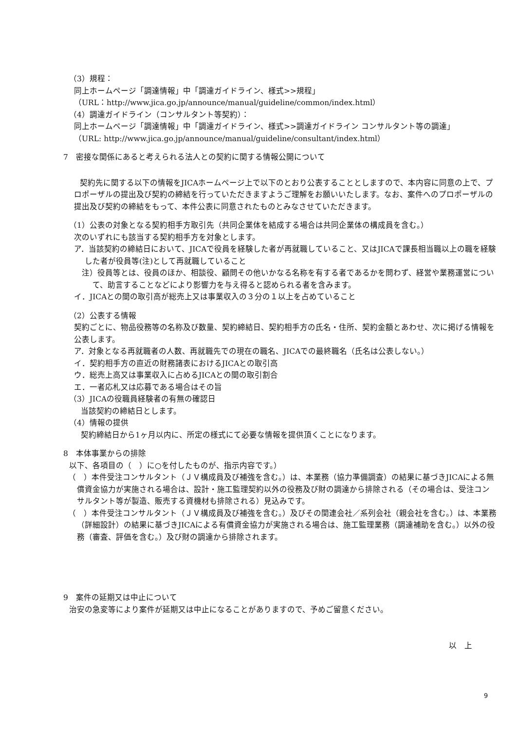（3）規程：
同上ホームページ「調達情報」中「調達ガイドライン、様式>>規程」
（URL：http://www.jica.go.jp/announce/manual/guideline/common/index.html）
（4）調達ガイドライン（コンサルタント等契約）：
同上ホームページ「調達情報」中「調達ガイドライン、様式>>調達ガイドライン コンサルタント等の調達」
（URL: http://www.jica.go.jp/announce/manual/guideline/consultant/index.html）
7　密接な関係にあると考えられる法人との契約に関する情報公開について
契約先に関する以下の情報をJICAホームページ上で以下のとおり公表することとしますので、本内容に同意の上で、プロポーザルの提出及び契約の締結を行っていただきますようご理解をお願いいたします。なお、案件へのプロポーザルの提出及び契約の締結をもって、本件公表に同意されたものとみなさせていただきます。
（1）公表の対象となる契約相手方取引先（共同企業体を結成する場合は共同企業体の構成員を含む。）
次のいずれにも該当する契約相手方を対象とします。
ア．当該契約の締結日において、JICAで役員を経験した者が再就職していること、又はJICAで課長相当職以上の職を経験した者が役員等(注)として再就職していること
注）役員等とは、役員のほか、相談役、顧問その他いかなる名称を有する者であるかを問わず、経営や業務運営について、助言することなどにより影響力を与え得ると認められる者を含みます。
イ．JICAとの間の取引高が総売上又は事業収入の３分の１以上を占めていること
（2）公表する情報
契約ごとに、物品役務等の名称及び数量、契約締結日、契約相手方の氏名・住所、契約金額とあわせ、次に掲げる情報を公表します。
ア．対象となる再就職者の人数、再就職先での現在の職名、JICAでの最終職名（氏名は公表しない。）
イ．契約相手方の直近の財務諸表におけるJICAとの取引高
ウ．総売上高又は事業収入に占めるJICAとの間の取引割合
エ．一者応札又は応募である場合はその旨
（3）JICAの役職員経験者の有無の確認日
当該契約の締結日とします。
（4）情報の提供
契約締結日から1ヶ月以内に、所定の様式にて必要な情報を提供頂くことになります。
8　本体事業からの排除
以下、各項目の（　）に○を付したものが、指示内容です。）
（　）本件受注コンサルタント（ＪＶ構成員及び補強を含む。）は、本業務（協力準備調査）の結果に基づきJICAによる無償資金協力が実施される場合は、設計・施工監理契約以外の役務及び財の調達から排除される（その場合は、受注コンサルタント等が製造、販売する資機材も排除される）見込みです。
（　）本件受注コンサルタント（ＪＶ構成員及び補強を含む。）及びその関連会社／系列会社（親会社を含む。）は、本業務（詳細設計）の結果に基づきJICAによる有償資金協力が実施される場合は、施工監理業務（調達補助を含む。）以外の役務（審査、評価を含む。）及び財の調達から排除されます。
9　案件の延期又は中止について
治安の急変等により案件が延期又は中止になることがありますので、予めご留意ください。
以　上
9